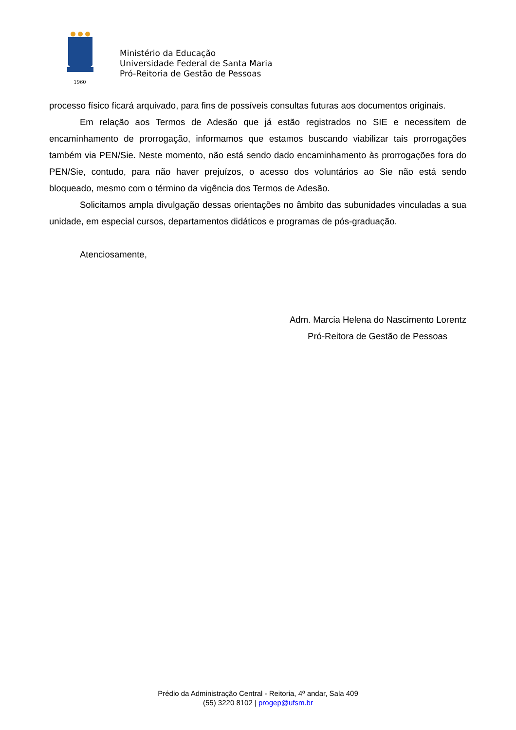1960
Ministério da Educação
Universidade Federal de Santa Maria
Pró-Reitoria de Gestão de Pessoas
processo físico ficará arquivado, para fins de possíveis consultas futuras aos documentos originais.
Em relação aos Termos de Adesão que já estão registrados no SIE e necessitem de encaminhamento de prorrogação, informamos que estamos buscando viabilizar tais prorrogações também via PEN/Sie. Neste momento, não está sendo dado encaminhamento às prorrogações fora do PEN/Sie, contudo, para não haver prejuízos, o acesso dos voluntários ao Sie não está sendo bloqueado, mesmo com o término da vigência dos Termos de Adesão.
Solicitamos ampla divulgação dessas orientações no âmbito das subunidades vinculadas a sua unidade, em especial cursos, departamentos didáticos e programas de pós-graduação.
Atenciosamente,
Adm. Marcia Helena do Nascimento Lorentz
Pró-Reitora de Gestão de Pessoas
Prédio da Administração Central - Reitoria, 4º andar, Sala 409
(55) 3220 8102 | progep@ufsm.br